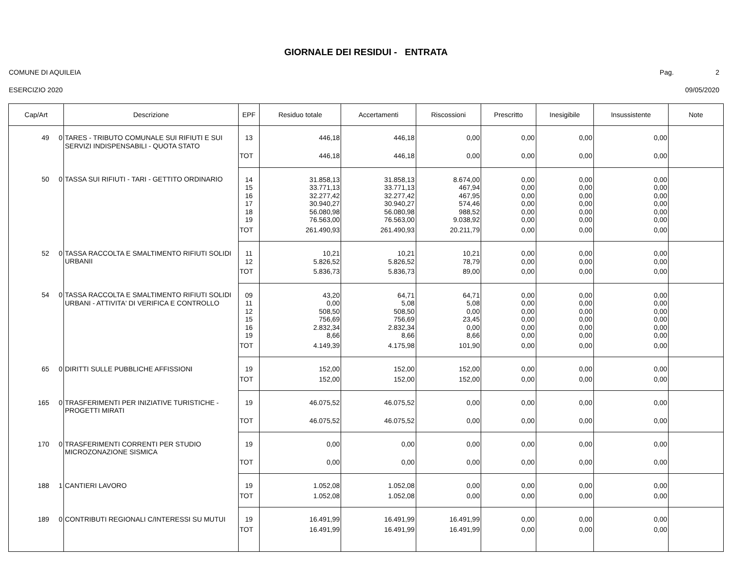GIORNALE DEI RESIDUI - ENTRATA
COMUNE DI AQUILEIA Pag. 2
ESERCIZIO 2020 09/05/2020
| Cap/Art | Descrizione | EPF | Residuo totale | Accertamenti | Riscossioni | Prescritto | Inesigibile | Insussistente | Note |
| --- | --- | --- | --- | --- | --- | --- | --- | --- | --- |
| 49 0 | TARES - TRIBUTO COMUNALE SUI RIFIUTI E SUI SERVIZI INDISPENSABILI - QUOTA STATO | 13 | 446,18 | 446,18 | 0,00 | 0,00 | 0,00 | 0,00 | |
| | | TOT | 446,18 | 446,18 | 0,00 | 0,00 | 0,00 | 0,00 | |
| 50 0 | TASSA SUI RIFIUTI - TARI - GETTITO ORDINARIO | 14 15 16 17 18 19 | 31.858,13 33.771,13 32.277,42 30.940,27 56.080,98 76.563,00 | 31.858,13 33.771,13 32.277,42 30.940,27 56.080,98 76.563,00 | 8.674,00 467,94 467,95 574,46 988,52 9.038,92 | 0,00 0,00 0,00 0,00 0,00 0,00 | 0,00 0,00 0,00 0,00 0,00 0,00 | 0,00 0,00 0,00 0,00 0,00 0,00 | |
| | | TOT | 261.490,93 | 261.490,93 | 20.211,79 | 0,00 | 0,00 | 0,00 | |
| 52 0 | TASSA RACCOLTA E SMALTIMENTO RIFIUTI SOLIDI URBANII | 11 12 | 10,21 5.826,52 | 10,21 5.826,52 | 10,21 78,79 | 0,00 0,00 | 0,00 0,00 | 0,00 0,00 | |
| | | TOT | 5.836,73 | 5.836,73 | 89,00 | 0,00 | 0,00 | 0,00 | |
| 54 0 | TASSA RACCOLTA E SMALTIMENTO RIFIUTI SOLIDI URBANI - ATTIVITA' DI VERIFICA E CONTROLLO | 09 11 12 15 16 19 | 43,20 0,00 508,50 756,69 2.832,34 8,66 | 64,71 5,08 508,50 756,69 2.832,34 8,66 | 64,71 5,08 0,00 23,45 0,00 8,66 | 0,00 0,00 0,00 0,00 0,00 0,00 | 0,00 0,00 0,00 0,00 0,00 0,00 | 0,00 0,00 0,00 0,00 0,00 0,00 | |
| | | TOT | 4.149,39 | 4.175,98 | 101,90 | 0,00 | 0,00 | 0,00 | |
| 65 0 | DIRITTI SULLE PUBBLICHE AFFISSIONI | 19 | 152,00 | 152,00 | 152,00 | 0,00 | 0,00 | 0,00 | |
| | | TOT | 152,00 | 152,00 | 152,00 | 0,00 | 0,00 | 0,00 | |
| 165 0 | TRASFERIMENTI PER INIZIATIVE TURISTICHE - PROGETTI MIRATI | 19 | 46.075,52 | 46.075,52 | 0,00 | 0,00 | 0,00 | 0,00 | |
| | | TOT | 46.075,52 | 46.075,52 | 0,00 | 0,00 | 0,00 | 0,00 | |
| 170 0 | TRASFERIMENTI CORRENTI PER STUDIO MICROZONAZIONE SISMICA | 19 | 0,00 | 0,00 | 0,00 | 0,00 | 0,00 | 0,00 | |
| | | TOT | 0,00 | 0,00 | 0,00 | 0,00 | 0,00 | 0,00 | |
| 188 1 | CANTIERI LAVORO | 19 | 1.052,08 | 1.052,08 | 0,00 | 0,00 | 0,00 | 0,00 | |
| | | TOT | 1.052,08 | 1.052,08 | 0,00 | 0,00 | 0,00 | 0,00 | |
| 189 0 | CONTRIBUTI REGIONALI C/INTERESSI SU MUTUI | 19 | 16.491,99 | 16.491,99 | 16.491,99 | 0,00 | 0,00 | 0,00 | |
| | | TOT | 16.491,99 | 16.491,99 | 16.491,99 | 0,00 | 0,00 | 0,00 | |